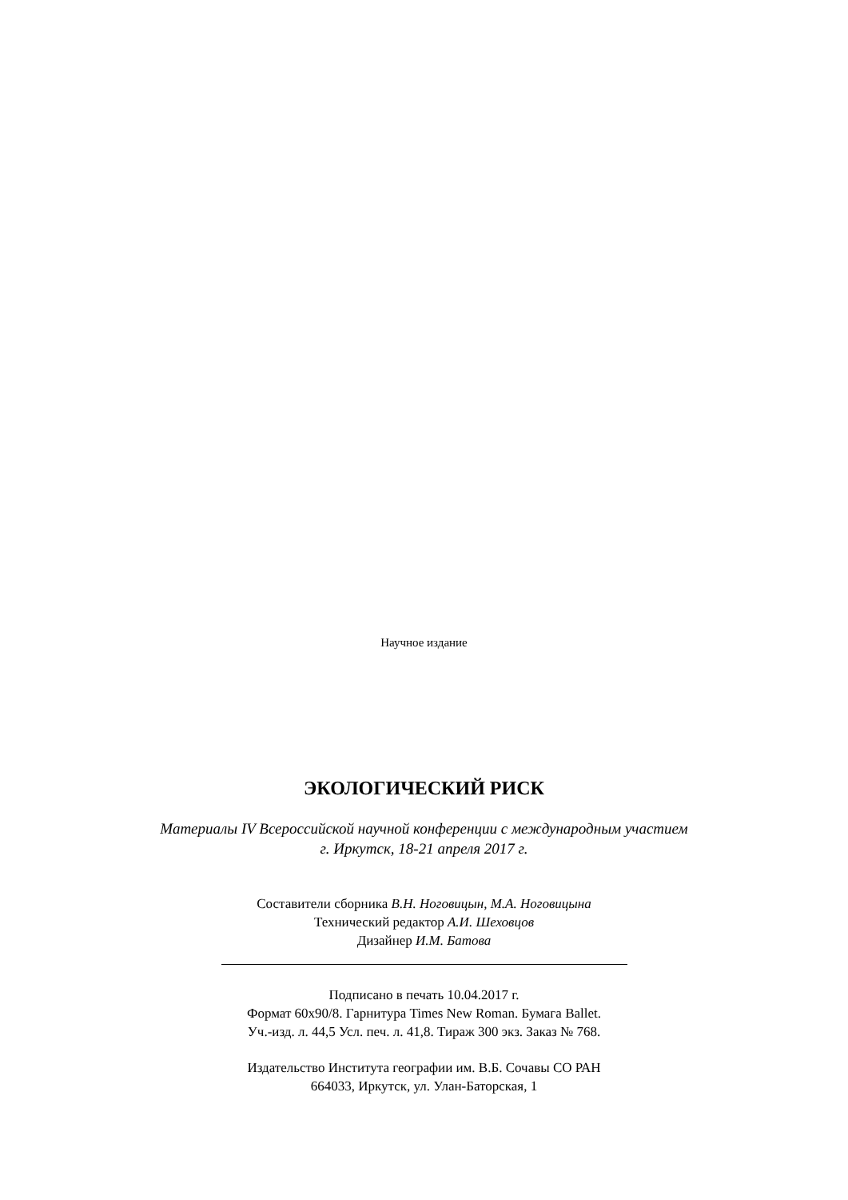Научное издание
ЭКОЛОГИЧЕСКИЙ РИСК
Материалы IV Всероссийской научной конференции с международным участием
г. Иркутск, 18-21 апреля 2017 г.
Составители сборника В.Н. Ноговицын, М.А. Ноговицына
Технический редактор А.И. Шеховцов
Дизайнер И.М. Батова
Подписано в печать 10.04.2017 г.
Формат 60x90/8. Гарнитура Times New Roman. Бумага Ballet.
Уч.-изд. л. 44,5 Усл. печ. л. 41,8. Тираж 300 экз. Заказ № 768.
Издательство Института географии им. В.Б. Сочавы СО РАН
664033, Иркутск, ул. Улан-Баторская, 1